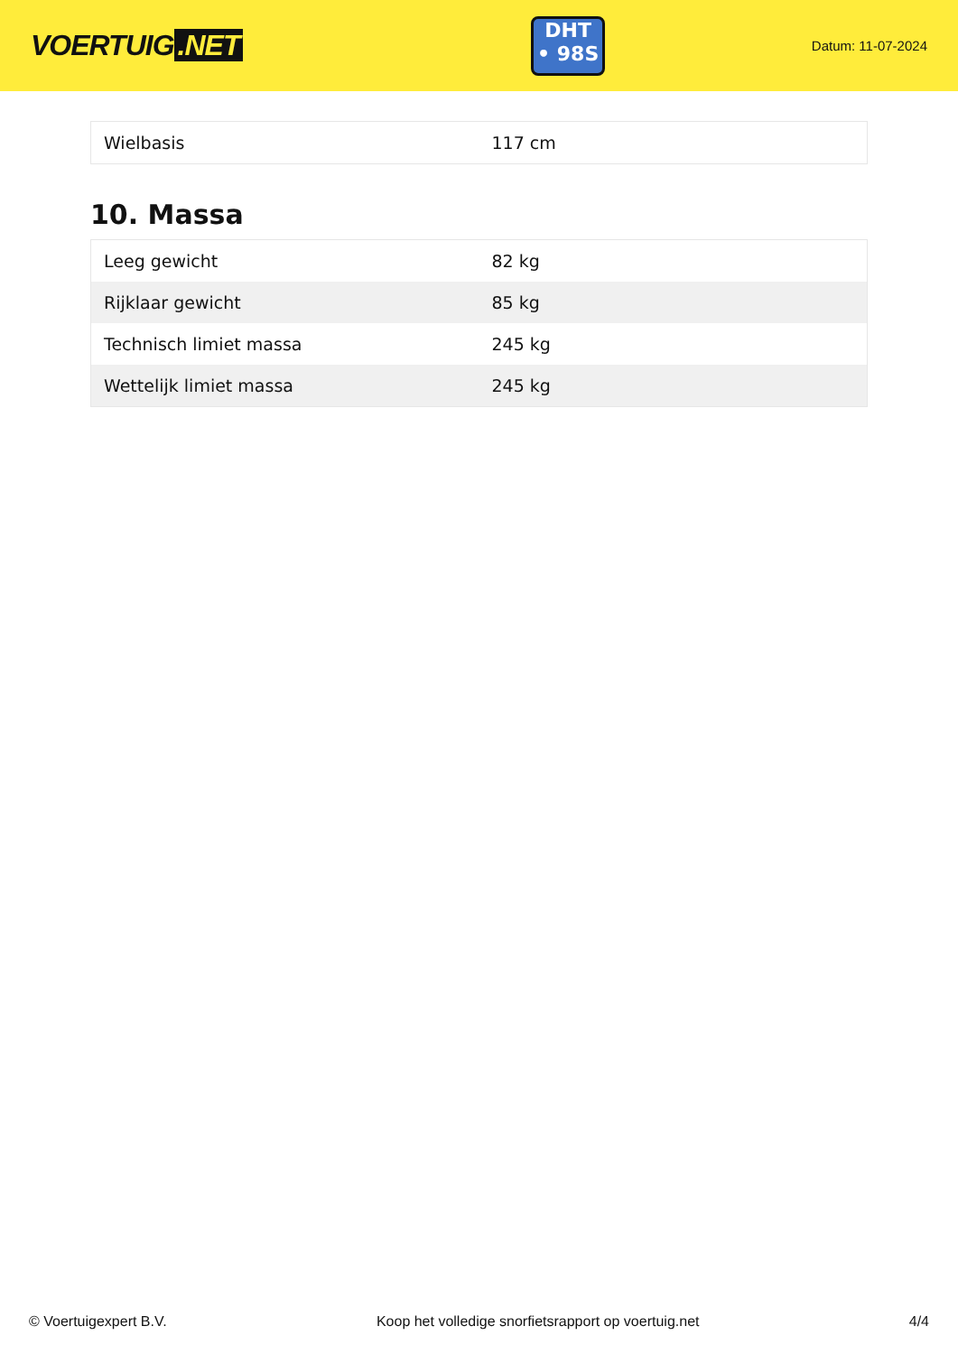VOERTUIG.NET
DHT
• 98S
Datum: 11-07-2024
| Wielbasis | 117 cm |
10. Massa
| Leeg gewicht | 82 kg |
| Rijklaar gewicht | 85 kg |
| Technisch limiet massa | 245 kg |
| Wettelijk limiet massa | 245 kg |
© Voertuigexpert B.V. Koop het volledige snorfietsrapport op voertuig.net 4/4